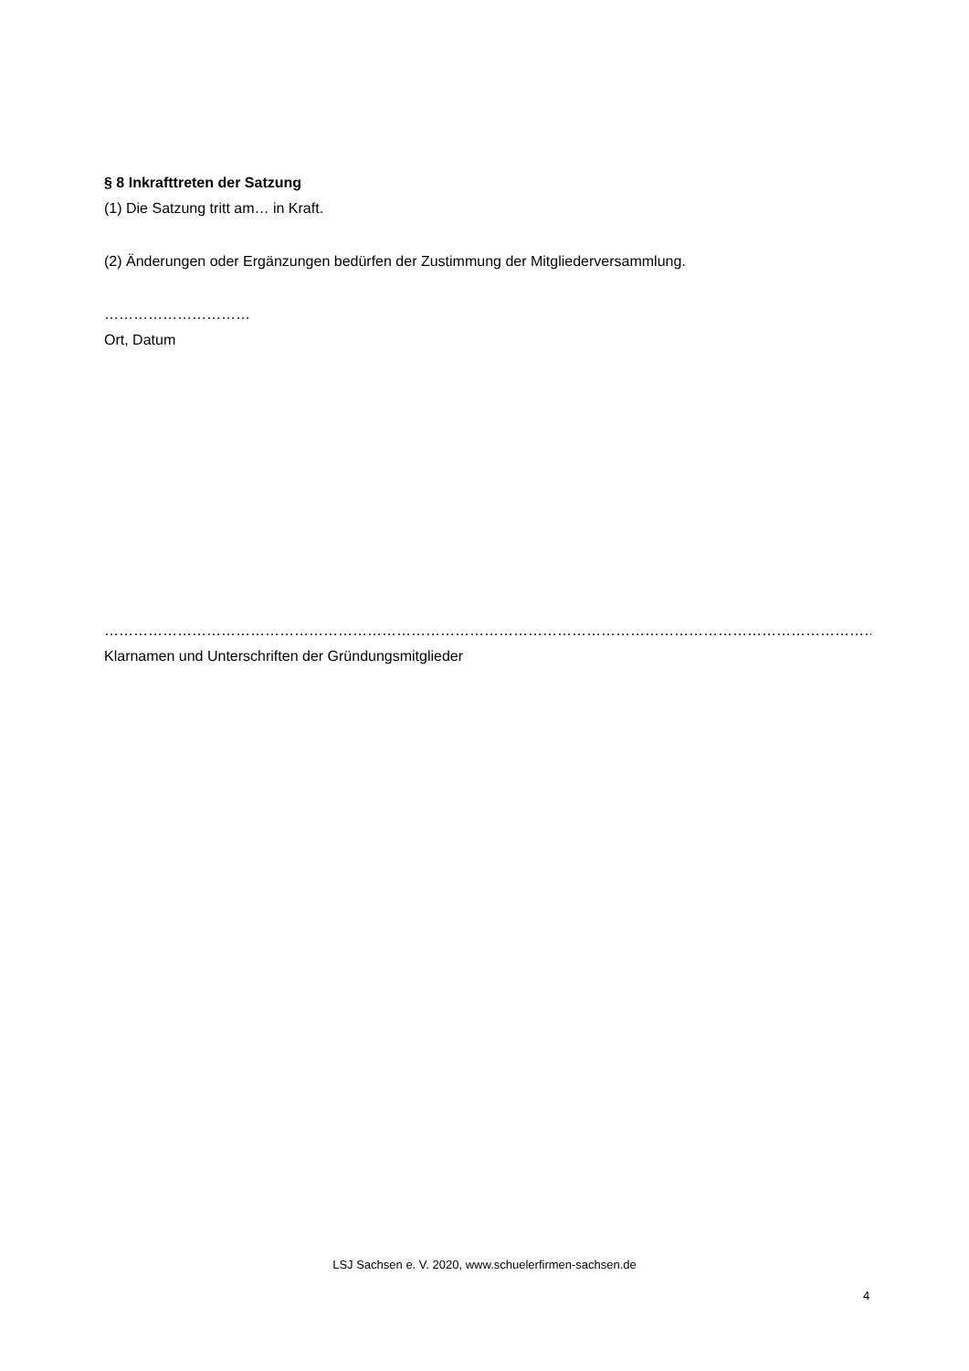§ 8 Inkrafttreten der Satzung
(1) Die Satzung tritt am… in Kraft.
(2) Änderungen oder Ergänzungen bedürfen der Zustimmung der Mitgliederversammlung.
…………………………
Ort, Datum
………………………………………………………………………………………………………………………………………………………………………….
Klarnamen und Unterschriften der Gründungsmitglieder
LSJ Sachsen e. V. 2020, www.schuelerfirmen-sachsen.de
4